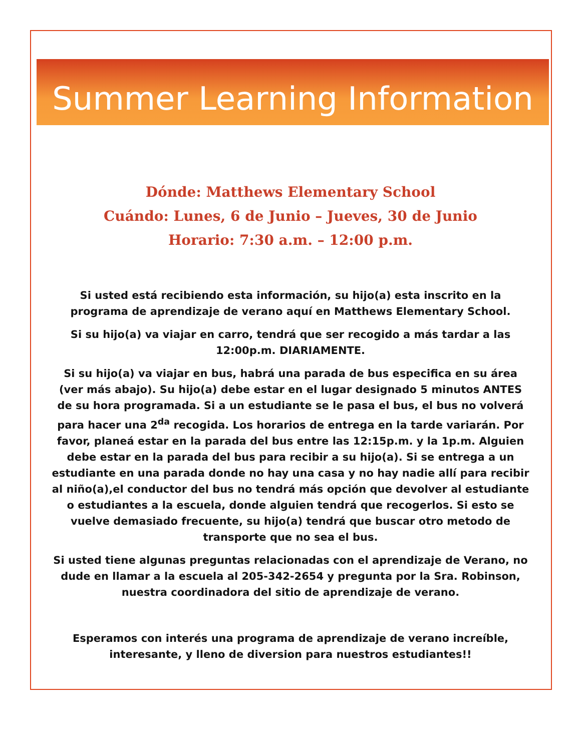Summer Learning Information
Dónde: Matthews Elementary School
Cuándo: Lunes, 6 de Junio – Jueves, 30 de Junio
Horario: 7:30 a.m. – 12:00 p.m.
Si usted está recibiendo esta información, su hijo(a) esta inscrito en la programa de aprendizaje de verano aquí en Matthews Elementary School.
Si su hijo(a) va viajar en carro, tendrá que ser recogido a más tardar a las 12:00p.m. DIARIAMENTE.
Si su hijo(a) va viajar en bus, habrá una parada de bus especifica en su área (ver más abajo). Su hijo(a) debe estar en el lugar designado 5 minutos ANTES de su hora programada. Si a un estudiante se le pasa el bus, el bus no volverá para hacer una 2<sup>da</sup> recogida. Los horarios de entrega en la tarde variarán. Por favor, planeá estar en la parada del bus entre las 12:15p.m. y la 1p.m. Alguien debe estar en la parada del bus para recibir a su hijo(a). Si se entrega a un estudiante en una parada donde no hay una casa y no hay nadie allí para recibir al niño(a),el conductor del bus no tendrá más opción que devolver al estudiante o estudiantes a la escuela, donde alguien tendrá que recogerlos. Si esto se vuelve demasiado frecuente, su hijo(a) tendrá que buscar otro metodo de transporte que no sea el bus.
Si usted tiene algunas preguntas relacionadas con el aprendizaje de Verano, no dude en llamar a la escuela al 205-342-2654 y pregunta por la Sra. Robinson, nuestra coordinadora del sitio de aprendizaje de verano.
Esperamos con interés una programa de aprendizaje de verano increíble, interesante, y lleno de diversion para nuestros estudiantes!!